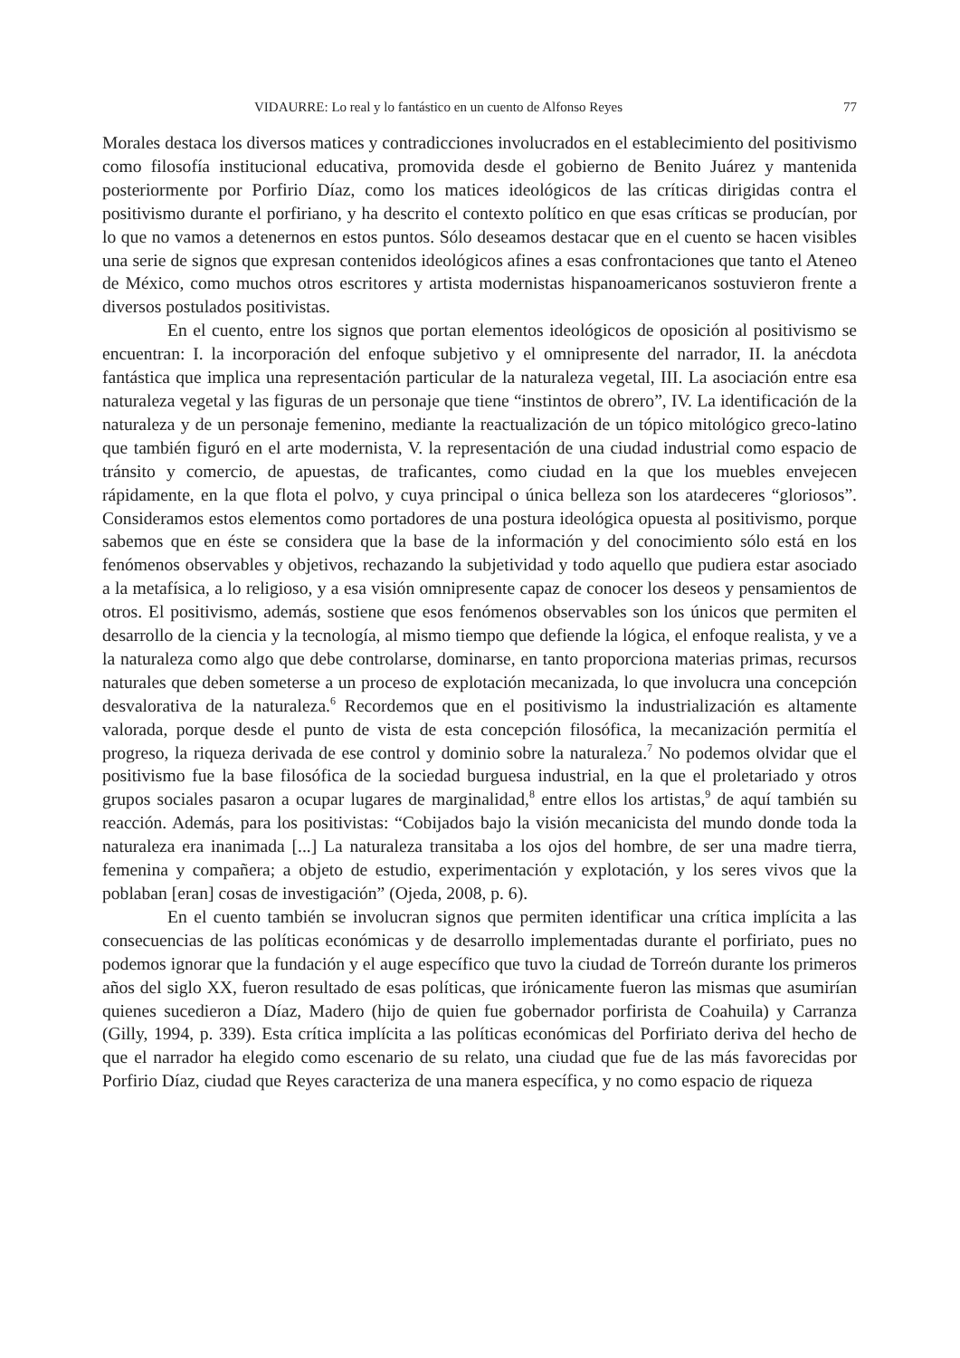VIDAURRE: Lo real y lo fantástico en un cuento de Alfonso Reyes 77
Morales destaca los diversos matices y contradicciones involucrados en el establecimiento del positivismo como filosofía institucional educativa, promovida desde el gobierno de Benito Juárez y mantenida posteriormente por Porfirio Díaz, como los matices ideológicos de las críticas dirigidas contra el positivismo durante el porfiriano, y ha descrito el contexto político en que esas críticas se producían, por lo que no vamos a detenernos en estos puntos. Sólo deseamos destacar que en el cuento se hacen visibles una serie de signos que expresan contenidos ideológicos afines a esas confrontaciones que tanto el Ateneo de México, como muchos otros escritores y artista modernistas hispanoamericanos sostuvieron frente a diversos postulados positivistas.
En el cuento, entre los signos que portan elementos ideológicos de oposición al positivismo se encuentran: I. la incorporación del enfoque subjetivo y el omnipresente del narrador, II. la anécdota fantástica que implica una representación particular de la naturaleza vegetal, III. La asociación entre esa naturaleza vegetal y las figuras de un personaje que tiene “instintos de obrero”, IV. La identificación de la naturaleza y de un personaje femenino, mediante la reactualización de un tópico mitológico greco-latino que también figuró en el arte modernista, V. la representación de una ciudad industrial como espacio de tránsito y comercio, de apuestas, de traficantes, como ciudad en la que los muebles envejecen rápidamente, en la que flota el polvo, y cuya principal o única belleza son los atardeceres “gloriosos”. Consideramos estos elementos como portadores de una postura ideológica opuesta al positivismo, porque sabemos que en éste se considera que la base de la información y del conocimiento sólo está en los fenómenos observables y objetivos, rechazando la subjetividad y todo aquello que pudiera estar asociado a la metafísica, a lo religioso, y a esa visión omnipresente capaz de conocer los deseos y pensamientos de otros. El positivismo, además, sostiene que esos fenómenos observables son los únicos que permiten el desarrollo de la ciencia y la tecnología, al mismo tiempo que defiende la lógica, el enfoque realista, y ve a la naturaleza como algo que debe controlarse, dominarse, en tanto proporciona materias primas, recursos naturales que deben someterse a un proceso de explotación mecanizada, lo que involucra una concepción desvalorativa de la naturaleza.<sup>6</sup> Recordemos que en el positivismo la industrialización es altamente valorada, porque desde el punto de vista de esta concepción filosófica, la mecanización permitía el progreso, la riqueza derivada de ese control y dominio sobre la naturaleza.<sup>7</sup> No podemos olvidar que el positivismo fue la base filosófica de la sociedad burguesa industrial, en la que el proletariado y otros grupos sociales pasaron a ocupar lugares de marginalidad,<sup>8</sup> entre ellos los artistas,<sup>9</sup> de aquí también su reacción. Además, para los positivistas: “Cobijados bajo la visión mecanicista del mundo donde toda la naturaleza era inanimada [...] La naturaleza transitaba a los ojos del hombre, de ser una madre tierra, femenina y compañera; a objeto de estudio, experimentación y explotación, y los seres vivos que la poblaban [eran] cosas de investigación” (Ojeda, 2008, p. 6).
En el cuento también se involucran signos que permiten identificar una crítica implícita a las consecuencias de las políticas económicas y de desarrollo implementadas durante el porfiriato, pues no podemos ignorar que la fundación y el auge específico que tuvo la ciudad de Torreón durante los primeros años del siglo XX, fueron resultado de esas políticas, que irónicamente fueron las mismas que asumirían quienes sucedieron a Díaz, Madero (hijo de quien fue gobernador porfirista de Coahuila) y Carranza (Gilly, 1994, p. 339). Esta crítica implícita a las políticas económicas del Porfiriato deriva del hecho de que el narrador ha elegido como escenario de su relato, una ciudad que fue de las más favorecidas por Porfirio Díaz, ciudad que Reyes caracteriza de una manera específica, y no como espacio de riqueza